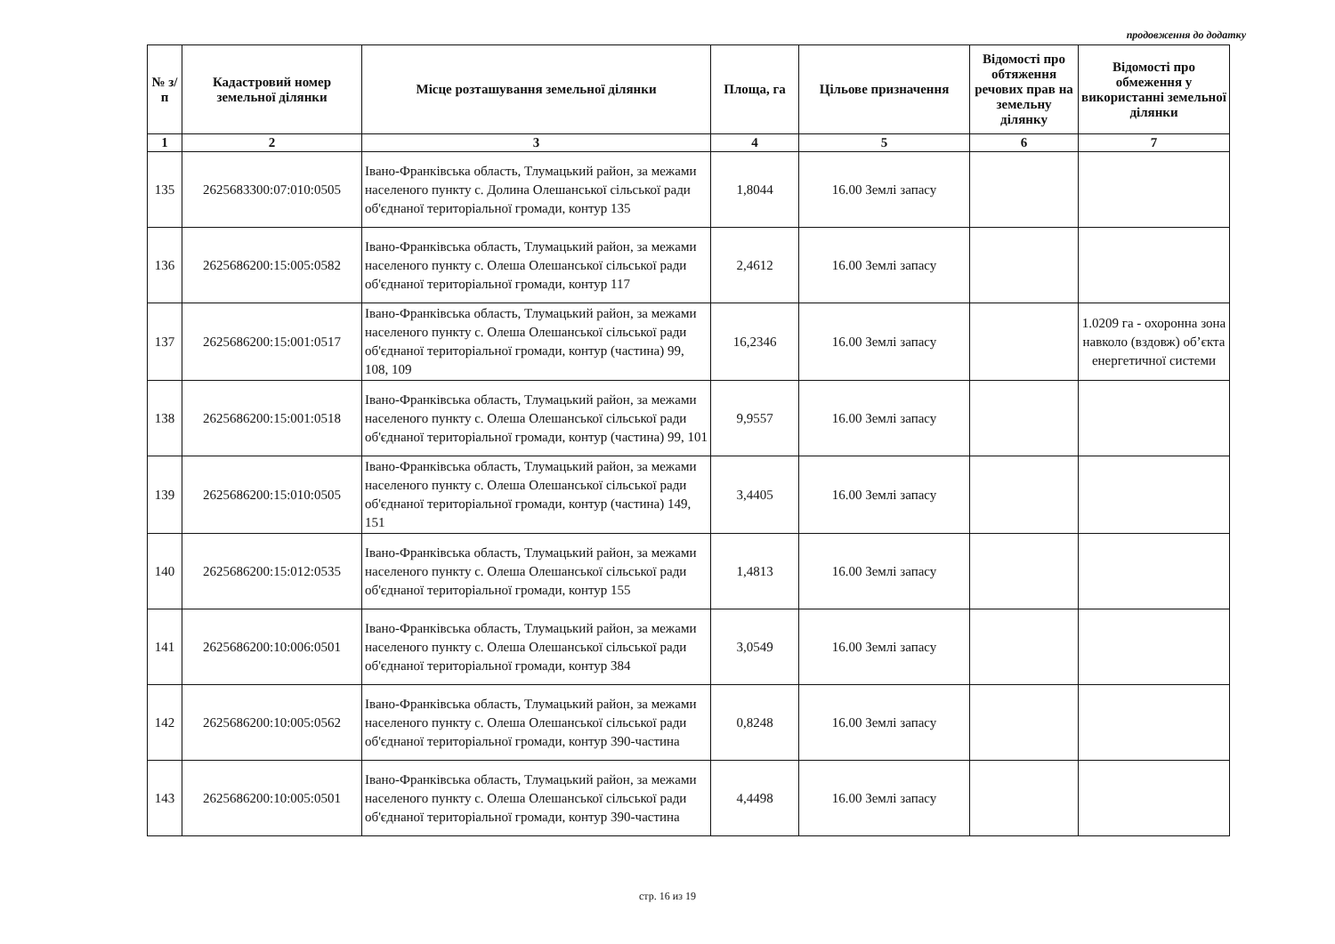продовження до додатку
| № з/п | Кадастровий номер земельної ділянки | Місце розташування земельної ділянки | Площа, га | Цільове призначення | Відомості про обтяження речових прав на земельну ділянку | Відомості про обмеження у використанні земельної ділянки |
| --- | --- | --- | --- | --- | --- | --- |
| 1 | 2 | 3 | 4 | 5 | 6 | 7 |
| 135 | 2625683300:07:010:0505 | Івано-Франківська область, Тлумацький район, за межами населеного пункту с. Долина Олешанської сільської ради об'єднаної територіальної громади, контур 135 | 1,8044 | 16.00 Землі запасу | | |
| 136 | 2625686200:15:005:0582 | Івано-Франківська область, Тлумацький район, за межами населеного пункту с. Олеша Олешанської сільської ради об'єднаної територіальної громади, контур 117 | 2,4612 | 16.00 Землі запасу | | |
| 137 | 2625686200:15:001:0517 | Івано-Франківська область, Тлумацький район, за межами населеного пункту с. Олеша Олешанської сільської ради об'єднаної територіальної громади, контур (частина) 99, 108, 109 | 16,2346 | 16.00 Землі запасу | | 1.0209 га - охоронна зона навколо (вздовж) об’єкта енергетичної системи |
| 138 | 2625686200:15:001:0518 | Івано-Франківська область, Тлумацький район, за межами населеного пункту с. Олеша Олешанської сільської ради об'єднаної територіальної громади, контур (частина) 99, 101 | 9,9557 | 16.00 Землі запасу | | |
| 139 | 2625686200:15:010:0505 | Івано-Франківська область, Тлумацький район, за межами населеного пункту с. Олеша Олешанської сільської ради об'єднаної територіальної громади, контур (частина) 149, 151 | 3,4405 | 16.00 Землі запасу | | |
| 140 | 2625686200:15:012:0535 | Івано-Франківська область, Тлумацький район, за межами населеного пункту с. Олеша Олешанської сільської ради об'єднаної територіальної громади, контур 155 | 1,4813 | 16.00 Землі запасу | | |
| 141 | 2625686200:10:006:0501 | Івано-Франківська область, Тлумацький район, за межами населеного пункту с. Олеша Олешанської сільської ради об'єднаної територіальної громади, контур 384 | 3,0549 | 16.00 Землі запасу | | |
| 142 | 2625686200:10:005:0562 | Івано-Франківська область, Тлумацький район, за межами населеного пункту с. Олеша Олешанської сільської ради об'єднаної територіальної громади, контур 390-частина | 0,8248 | 16.00 Землі запасу | | |
| 143 | 2625686200:10:005:0501 | Івано-Франківська область, Тлумацький район, за межами населеного пункту с. Олеша Олешанської сільської ради об'єднаної територіальної громади, контур 390-частина | 4,4498 | 16.00 Землі запасу | | |
стр. 16 из 19